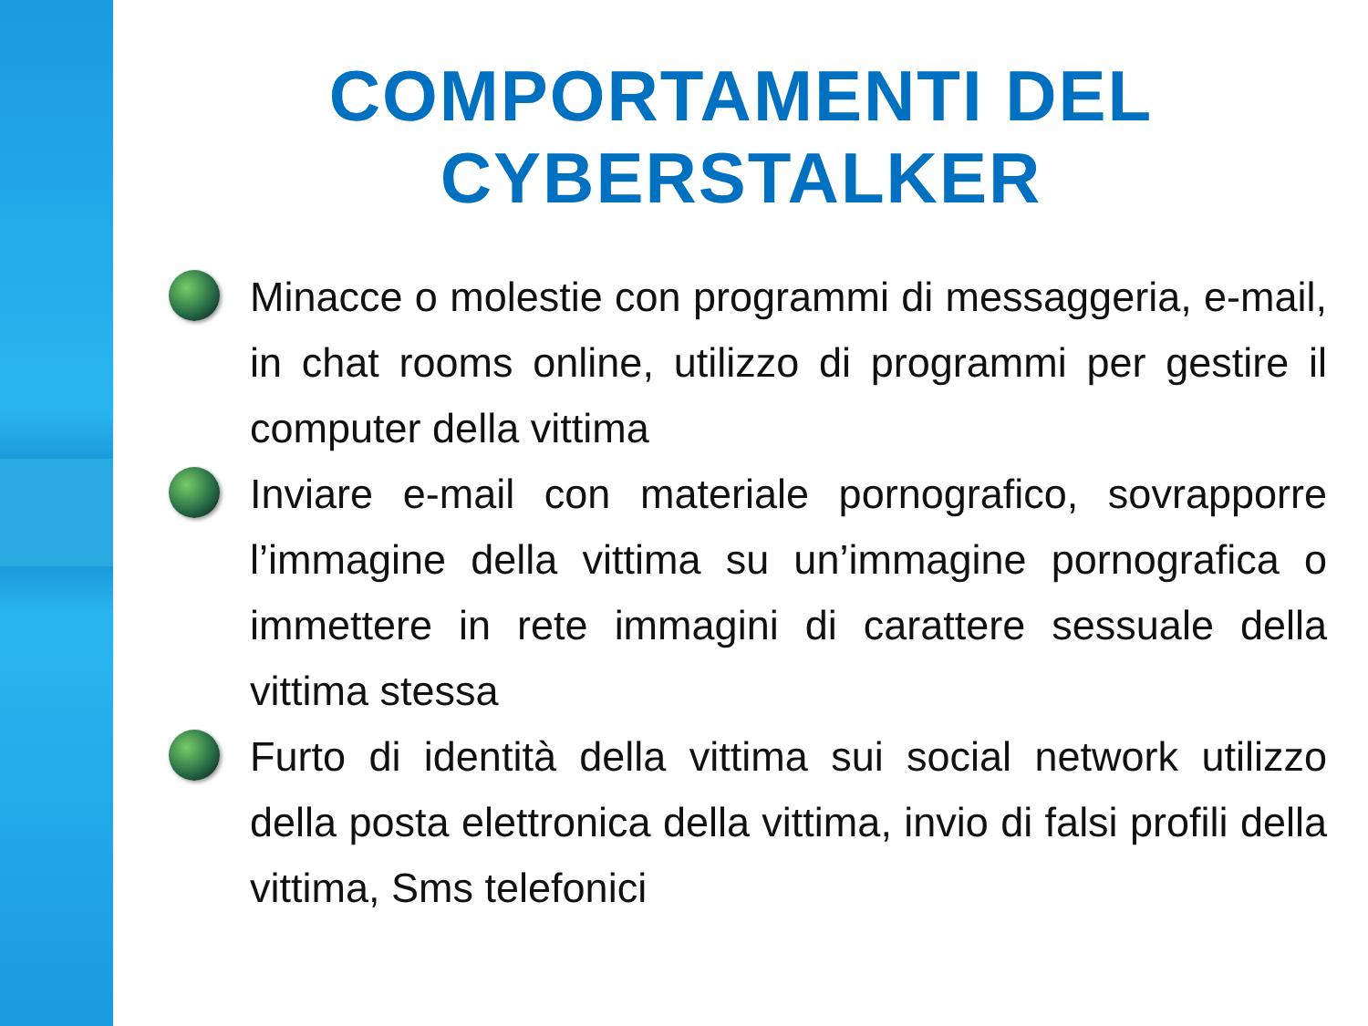COMPORTAMENTI DEL
CYBERSTALKER
Minacce o molestie con programmi di messaggeria, e-mail, in chat rooms online, utilizzo di programmi per gestire il computer della vittima
Inviare e-mail con materiale pornografico, sovrapporre l’immagine della vittima su un’immagine pornografica o immettere in rete immagini di carattere sessuale della vittima stessa
Furto di identità della vittima sui social network utilizzo della posta elettronica della vittima, invio di falsi profili della vittima, Sms telefonici